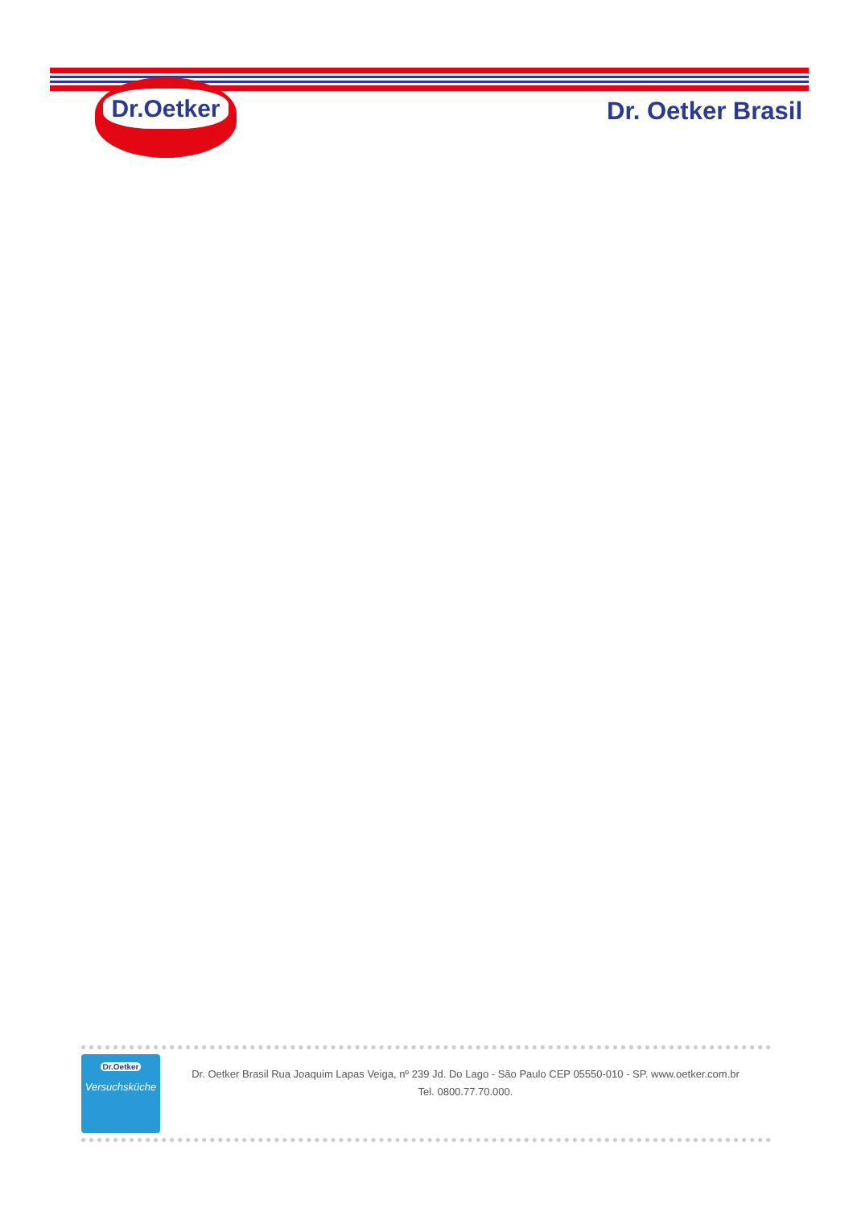Dr.Oetker
Dr. Oetker Brasil
Dr.Oetker
Versuchsküche
Dr. Oetker Brasil Rua Joaquim Lapas Veiga, nº 239 Jd. Do Lago - São Paulo CEP 05550-010 - SP. www.oetker.com.br
Tel. 0800.77.70.000.